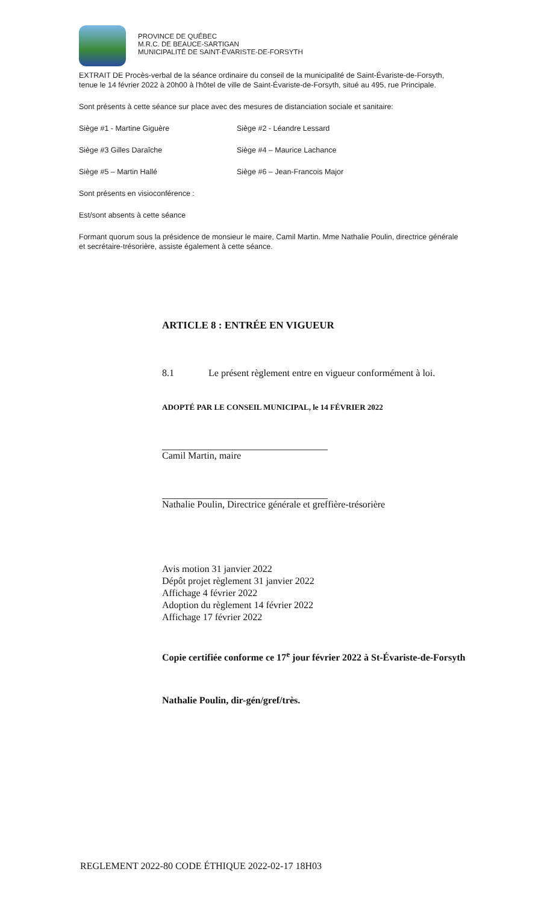PROVINCE DE QUÉBEC
M.R.C. DE BEAUCE-SARTIGAN
MUNICIPALITÉ DE SAINT-ÉVARISTE-DE-FORSYTH
EXTRAIT DE Procès-verbal de la séance ordinaire du conseil de la municipalité de Saint-Évariste-de-Forsyth, tenue le 14 février 2022 à 20h00 à l'hôtel de ville de Saint-Évariste-de-Forsyth, situé au 495, rue Principale.
Sont présents à cette séance sur place avec des mesures de distanciation sociale et sanitaire:
Siège #1 - Martine Giguère
Siège #2 - Léandre Lessard
Siège #3 Gilles Daraîche
Siège #4 – Maurice Lachance
Siège #5 – Martin Hallé
Siège #6 – Jean-Francois Major
Sont présents en visioconférence :
Est/sont absents à cette séance
Formant quorum sous la présidence de monsieur le maire, Camil Martin. Mme Nathalie Poulin, directrice générale et secrétaire-trésorière, assiste également à cette séance.
ARTICLE 8 : ENTRÉE EN VIGUEUR
8.1 Le présent règlement entre en vigueur conformément à loi.
ADOPTÉ PAR LE CONSEIL MUNICIPAL, le 14 FÉVRIER 2022
Camil Martin, maire
Nathalie Poulin, Directrice générale et greffière-trésorière
Avis motion 31 janvier 2022
Dépôt projet règlement 31 janvier 2022
Affichage 4 février 2022
Adoption du règlement 14 février 2022
Affichage 17 février 2022
Copie certifiée conforme ce 17<sup>e</sup> jour février 2022 à St-Évariste-de-Forsyth
Nathalie Poulin, dir-gén/gref/très.
REGLEMENT 2022-80 CODE ÉTHIQUE 2022-02-17 18H03